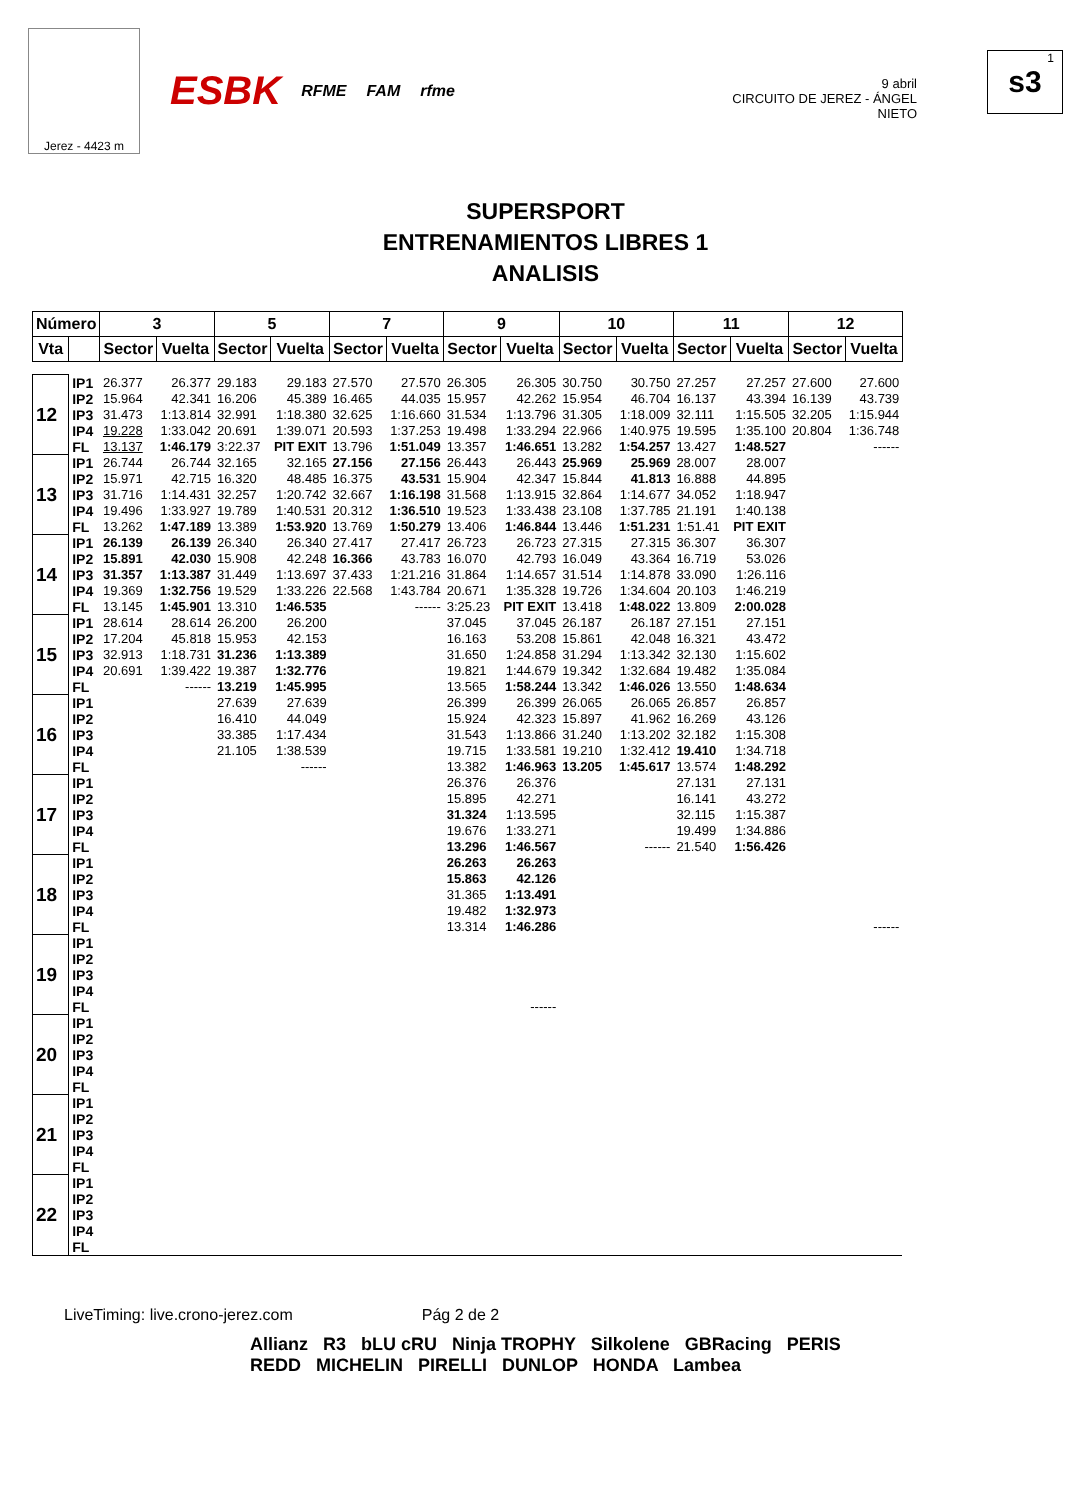Jerez - 4423 m
ESBK RFME FAM rfme
9 abril
CIRCUITO DE JEREZ - ÁNGEL NIETO
1
s3
SUPERSPORT
ENTRENAMIENTOS LIBRES 1
ANALISIS
| Número | | 3 | | 5 | | 7 | | 9 | | 10 | | 11 | | 12 | |
| --- | --- | --- | --- | --- | --- | --- | --- | --- | --- | --- | --- | --- | --- | --- | --- |
| Vta | | Sector | Vuelta | Sector | Vuelta | Sector | Vuelta | Sector | Vuelta | Sector | Vuelta | Sector | Vuelta | Sector | Vuelta |
| 12 | IP1 | 26.377 | 26.377 | 29.183 | 29.183 | 27.570 | 27.570 | 26.305 | 26.305 | 30.750 | 30.750 | 27.257 | 27.257 | 27.600 | 27.600 |
| | IP2 | 15.964 | 42.341 | 16.206 | 45.389 | 16.465 | 44.035 | 15.957 | 42.262 | 15.954 | 46.704 | 16.137 | 43.394 | 16.139 | 43.739 |
| | IP3 | 31.473 | 1:13.814 | 32.991 | 1:18.380 | 32.625 | 1:16.660 | 31.534 | 1:13.796 | 31.305 | 1:18.009 | 32.111 | 1:15.505 | 32.205 | 1:15.944 |
| | IP4 | 19.228 | 1:33.042 | 20.691 | 1:39.071 | 20.593 | 1:37.253 | 19.498 | 1:33.294 | 22.966 | 1:40.975 | 19.595 | 1:35.100 | 20.804 | 1:36.748 |
| | FL | 13.137 | 1:46.179 | 3:22.37 | PIT EXIT | 13.796 | 1:51.049 | 13.357 | 1:46.651 | 13.282 | 1:54.257 | 13.427 | 1:48.527 | | ------ |
| 13 | IP1 | 26.744 | 26.744 | 32.165 | 32.165 | 27.156 | 27.156 | 26.443 | 26.443 | 25.969 | 25.969 | 28.007 | 28.007 | | |
| | IP2 | 15.971 | 42.715 | 16.320 | 48.485 | 16.375 | 43.531 | 15.904 | 42.347 | 15.844 | 41.813 | 16.888 | 44.895 | | |
| | IP3 | 31.716 | 1:14.431 | 32.257 | 1:20.742 | 32.667 | 1:16.198 | 31.568 | 1:13.915 | 32.864 | 1:14.677 | 34.052 | 1:18.947 | | |
| | IP4 | 19.496 | 1:33.927 | 19.789 | 1:40.531 | 20.312 | 1:36.510 | 19.523 | 1:33.438 | 23.108 | 1:37.785 | 21.191 | 1:40.138 | | |
| | FL | 13.262 | 1:47.189 | 13.389 | 1:53.920 | 13.769 | 1:50.279 | 13.406 | 1:46.844 | 13.446 | 1:51.231 | 1:51.41 | PIT EXIT | | |
| 14 | IP1 | 26.139 | 26.139 | 26.340 | 26.340 | 27.417 | 27.417 | 26.723 | 26.723 | 27.315 | 27.315 | 36.307 | 36.307 | | |
| | IP2 | 15.891 | 42.030 | 15.908 | 42.248 | 16.366 | 43.783 | 16.070 | 42.793 | 16.049 | 43.364 | 16.719 | 53.026 | | |
| | IP3 | 31.357 | 1:13.387 | 31.449 | 1:13.697 | 37.433 | 1:21.216 | 31.864 | 1:14.657 | 31.514 | 1:14.878 | 33.090 | 1:26.116 | | |
| | IP4 | 19.369 | 1:32.756 | 19.529 | 1:33.226 | 22.568 | 1:43.784 | 20.671 | 1:35.328 | 19.726 | 1:34.604 | 20.103 | 1:46.219 | | |
| | FL | 13.145 | 1:45.901 | 13.310 | 1:46.535 | | ------ | 3:25.23 | PIT EXIT | 13.418 | 1:48.022 | 13.809 | 2:00.028 | | |
| 15 | IP1 | 28.614 | 28.614 | 26.200 | 26.200 | | | 37.045 | 37.045 | 26.187 | 26.187 | 27.151 | 27.151 | | |
| | IP2 | 17.204 | 45.818 | 15.953 | 42.153 | | | 16.163 | 53.208 | 15.861 | 42.048 | 16.321 | 43.472 | | |
| | IP3 | 32.913 | 1:18.731 | 31.236 | 1:13.389 | | | 31.650 | 1:24.858 | 31.294 | 1:13.342 | 32.130 | 1:15.602 | | |
| | IP4 | 20.691 | 1:39.422 | 19.387 | 1:32.776 | | | 19.821 | 1:44.679 | 19.342 | 1:32.684 | 19.482 | 1:35.084 | | |
| | FL | | ------ | 13.219 | 1:45.995 | | | 13.565 | 1:58.244 | 13.342 | 1:46.026 | 13.550 | 1:48.634 | | |
| 16 | IP1 | | | 27.639 | 27.639 | | | 26.399 | 26.399 | 26.065 | 26.065 | 26.857 | 26.857 | | |
| | IP2 | | | 16.410 | 44.049 | | | 15.924 | 42.323 | 15.897 | 41.962 | 16.269 | 43.126 | | |
| | IP3 | | | 33.385 | 1:17.434 | | | 31.543 | 1:13.866 | 31.240 | 1:13.202 | 32.182 | 1:15.308 | | |
| | IP4 | | | 21.105 | 1:38.539 | | | 19.715 | 1:33.581 | 19.210 | 1:32.412 | 19.410 | 1:34.718 | | |
| | FL | | | | ------ | | | 13.382 | 1:46.963 | 13.205 | 1:45.617 | 13.574 | 1:48.292 | | |
| 17 | IP1 | | | | | | | 26.376 | 26.376 | | | 27.131 | 27.131 | | |
| | IP2 | | | | | | | 15.895 | 42.271 | | | 16.141 | 43.272 | | |
| | IP3 | | | | | | | 31.324 | 1:13.595 | | | 32.115 | 1:15.387 | | |
| | IP4 | | | | | | | 19.676 | 1:33.271 | | | 19.499 | 1:34.886 | | |
| | FL | | | | | | | 13.296 | 1:46.567 | | ------ | 21.540 | 1:56.426 | | |
| 18 | IP1 | | | | | | | 26.263 | 26.263 | | | | | | |
| | IP2 | | | | | | | 15.863 | 42.126 | | | | | | |
| | IP3 | | | | | | | 31.365 | 1:13.491 | | | | | | |
| | IP4 | | | | | | | 19.482 | 1:32.973 | | | | | | |
| | FL | | | | | | | 13.314 | 1:46.286 | | | | | | ------ |
| 19 | IP1 | | | | | | | | | | | | | | |
| | IP2 | | | | | | | | | | | | | | |
| | IP3 | | | | | | | | | | | | | | |
| | IP4 | | | | | | | | | | | | | | |
| | FL | | | | | | | | ------ | | | | | | |
| 20 | IP1 | | | | | | | | | | | | | | |
| | IP2 | | | | | | | | | | | | | | |
| | IP3 | | | | | | | | | | | | | | |
| | IP4 | | | | | | | | | | | | | | |
| | FL | | | | | | | | | | | | | | |
| 21 | IP1 | | | | | | | | | | | | | | |
| | IP2 | | | | | | | | | | | | | | |
| | IP3 | | | | | | | | | | | | | | |
| | IP4 | | | | | | | | | | | | | | |
| | FL | | | | | | | | | | | | | | |
| 22 | IP1 | | | | | | | | | | | | | | |
| | IP2 | | | | | | | | | | | | | | |
| | IP3 | | | | | | | | | | | | | | |
| | IP4 | | | | | | | | | | | | | | |
| | FL | | | | | | | | | | | | | | |
LiveTiming: live.crono-jerez.com Pág 2 de 2
Allianz R3 bLU cRU Ninja TROPHY Silkolene GBRacing PERIS
REDD MICHELIN PIRELLI DUNLOP HONDA Lambea